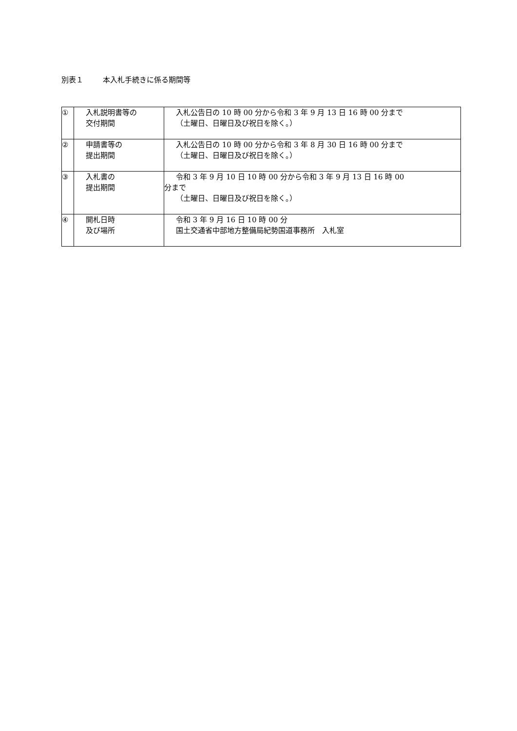別表１ 本入札手続きに係る期間等
| ① | 入札説明書等の 交付期間 | 入札公告日の 10 時 00 分から令和 3 年 9 月 13 日 16 時 00 分まで （土曜日、日曜日及び祝日を除く。） |
| ② | 申請書等の 提出期間 | 入札公告日の 10 時 00 分から令和 3 年 8 月 30 日 16 時 00 分まで （土曜日、日曜日及び祝日を除く。） |
| ③ | 入札書の 提出期間 | 令和 3 年 9 月 10 日 10 時 00 分から令和 3 年 9 月 13 日 16 時 00 分まで （土曜日、日曜日及び祝日を除く。） |
| ④ | 開札日時 及び場所 | 令和 3 年 9 月 16 日 10 時 00 分 国土交通省中部地方整備局紀勢国道事務所 入札室 |